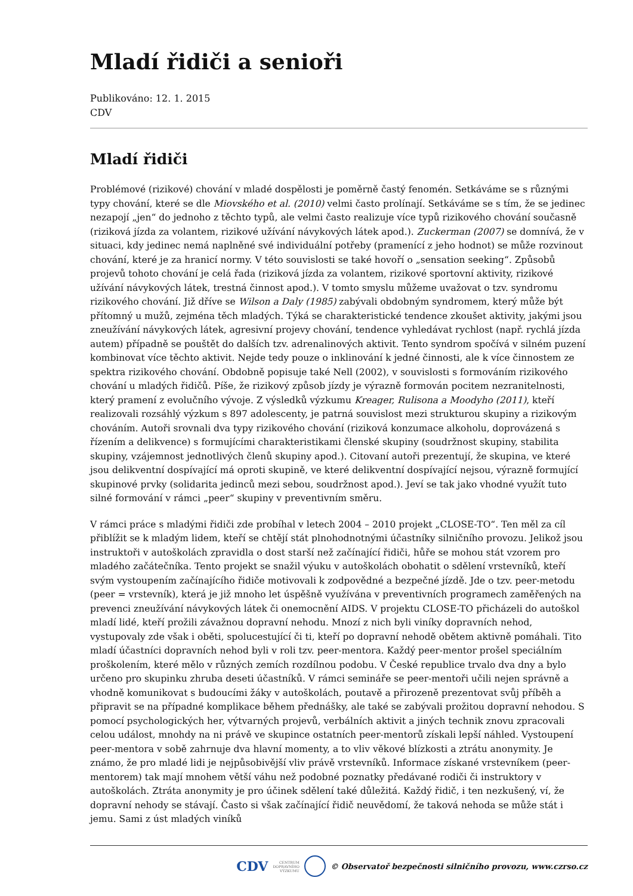Mladí řidiči a senioři
Publikováno: 12. 1. 2015
CDV
Mladí řidiči
Problémové (rizikové) chování v mladé dospělosti je poměrně častý fenomén. Setkáváme se s různými typy chování, které se dle Miovského et al. (2010) velmi často prolínají. Setkáváme se s tím, že se jedinec nezapojí „jen“ do jednoho z těchto typů, ale velmi často realizuje více typů rizikového chování současně (riziková jízda za volantem, rizikové užívání návykových látek apod.). Zuckerman (2007) se domnívá, že v situaci, kdy jedinec nemá naplněné své individuální potřeby (pramenící z jeho hodnot) se může rozvinout chování, které je za hranicí normy. V této souvislosti se také hovoří o „sensation seeking“. Způsobů projevů tohoto chování je celá řada (riziková jízda za volantem, rizikové sportovní aktivity, rizikové užívání návykových látek, trestná činnost apod.). V tomto smyslu můžeme uvažovat o tzv. syndromu rizikového chování. Již dříve se Wilson a Daly (1985) zabývali obdobným syndromem, který může být přítomný u mužů, zejména těch mladých. Týká se charakteristické tendence zkoušet aktivity, jakými jsou zneužívání návykových látek, agresivní projevy chování, tendence vyhledávat rychlost (např. rychlá jízda autem) případně se pouštět do dalších tzv. adrenalinových aktivit. Tento syndrom spočívá v silném puzení kombinovat více těchto aktivit. Nejde tedy pouze o inklinování k jedné činnosti, ale k více činnostem ze spektra rizikového chování. Obdobně popisuje také Nell (2002), v souvislosti s formováním rizikového chování u mladých řidičů. Píše, že rizikový způsob jízdy je výrazně formován pocitem nezranitelnosti, který pramení z evolučního vývoje. Z výsledků výzkumu Kreager, Rulisona a Moodyho (2011), kteří realizovali rozsáhlý výzkum s 897 adolescenty, je patrná souvislost mezi strukturou skupiny a rizikovým chováním. Autoři srovnali dva typy rizikového chování (riziková konzumace alkoholu, doprovázená s řízením a delikvence) s formujícími charakteristikami členské skupiny (soudržnost skupiny, stabilita skupiny, vzájemnost jednotlivých členů skupiny apod.). Citovaní autoři prezentují, že skupina, ve které jsou delikventní dospívající má oproti skupině, ve které delikventní dospívající nejsou, výrazně formující skupinové prvky (solidarita jedinců mezi sebou, soudržnost apod.). Jeví se tak jako vhodné využít tuto silné formování v rámci „peer“ skupiny v preventivním směru.
V rámci práce s mladými řidiči zde probíhal v letech 2004 – 2010 projekt „CLOSE-TO“. Ten měl za cíl přiblížit se k mladým lidem, kteří se chtějí stát plnohodnotnými účastníky silničního provozu. Jelikož jsou instruktoři v autoškolách zpravidla o dost starší než začínající řidiči, hůře se mohou stát vzorem pro mladého začátečníka. Tento projekt se snažil výuku v autoškolách obohatit o sdělení vrstevníků, kteří svým vystoupením začínajícího řidiče motivovali k zodpovědné a bezpečné jízdě. Jde o tzv. peer-metodu (peer = vrstevník), která je již mnoho let úspěšně využívána v preventivních programech zaměřených na prevenci zneužívání návykových látek či onemocnění AIDS. V projektu CLOSE-TO přicházeli do autoškol mladí lidé, kteří prožili závažnou dopravní nehodu. Mnozí z nich byli viníky dopravních nehod, vystupovaly zde však i oběti, spolucestující či ti, kteří po dopravní nehodě obětem aktivně pomáhali. Tito mladí účastníci dopravních nehod byli v roli tzv. peer-mentora. Každý peer-mentor prošel speciálním proškolením, které mělo v různých zemích rozdílnou podobu. V České republice trvalo dva dny a bylo určeno pro skupinku zhruba deseti účastníků. V rámci semináře se peer-mentoři učili nejen správně a vhodně komunikovat s budoucími žáky v autoškolách, poutavě a přirozeně prezentovat svůj příběh a připravit se na případné komplikace během přednášky, ale také se zabývali prožitou dopravní nehodou. S pomocí psychologických her, výtvarných projevů, verbálních aktivit a jiných technik znovu zpracovali celou událost, mnohdy na ni právě ve skupince ostatních peer-mentorů získali lepší náhled. Vystoupení peer-mentora v sobě zahrnuje dva hlavní momenty, a to vliv věkové blízkosti a ztrátu anonymity. Je známo, že pro mladé lidi je nejpůsobivější vliv právě vrstevníků. Informace získané vrstevníkem (peer-mentorem) tak mají mnohem větší váhu než podobné poznatky předávané rodiči či instruktory v autoškolách. Ztráta anonymity je pro účinek sdělení také důležitá. Každý řidič, i ten nezkušený, ví, že dopravní nehody se stávají. Často si však začínající řidič neuvědomí, že taková nehoda se může stát i jemu. Sami z úst mladých viníků
CDV CENTRUM
DOPRAVNÍHO
VÝZKUMU © Observatoř bezpečnosti silničního provozu, www.czrso.cz